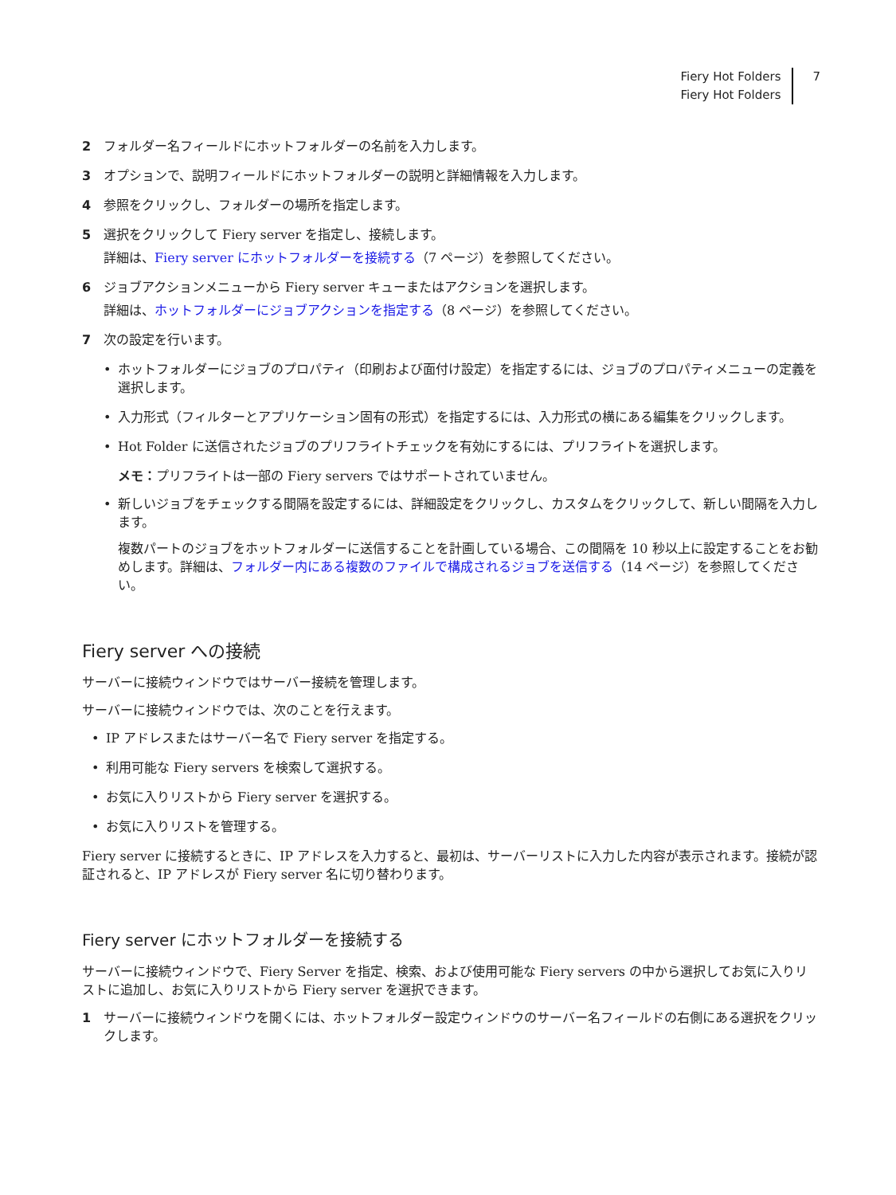Fiery Hot Folders
Fiery Hot Folders
7
2 フォルダー名フィールドにホットフォルダーの名前を入力します。
3 オプションで、説明フィールドにホットフォルダーの説明と詳細情報を入力します。
4 参照をクリックし、フォルダーの場所を指定します。
5 選択をクリックして Fiery server を指定し、接続します。
詳細は、Fiery server にホットフォルダーを接続する（7 ページ）を参照してください。
6 ジョブアクションメニューから Fiery server キューまたはアクションを選択します。
詳細は、ホットフォルダーにジョブアクションを指定する（8 ページ）を参照してください。
7 次の設定を行います。
• ホットフォルダーにジョブのプロパティ（印刷および面付け設定）を指定するには、ジョブのプロパティメニューの定義を選択します。
• 入力形式（フィルターとアプリケーション固有の形式）を指定するには、入力形式の横にある編集をクリックします。
• Hot Folder に送信されたジョブのプリフライトチェックを有効にするには、プリフライトを選択します。
メモ：プリフライトは一部の Fiery servers ではサポートされていません。
• 新しいジョブをチェックする間隔を設定するには、詳細設定をクリックし、カスタムをクリックして、新しい間隔を入力します。
複数パートのジョブをホットフォルダーに送信することを計画している場合、この間隔を 10 秒以上に設定することをお勧めします。詳細は、フォルダー内にある複数のファイルで構成されるジョブを送信する（14 ページ）を参照してください。
Fiery server への接続
サーバーに接続ウィンドウではサーバー接続を管理します。
サーバーに接続ウィンドウでは、次のことを行えます。
• IP アドレスまたはサーバー名で Fiery server を指定する。
• 利用可能な Fiery servers を検索して選択する。
• お気に入りリストから Fiery server を選択する。
• お気に入りリストを管理する。
Fiery server に接続するときに、IP アドレスを入力すると、最初は、サーバーリストに入力した内容が表示されます。接続が認証されると、IP アドレスが Fiery server 名に切り替わります。
Fiery server にホットフォルダーを接続する
サーバーに接続ウィンドウで、Fiery Server を指定、検索、および使用可能な Fiery servers の中から選択してお気に入りリストに追加し、お気に入りリストから Fiery server を選択できます。
1 サーバーに接続ウィンドウを開くには、ホットフォルダー設定ウィンドウのサーバー名フィールドの右側にある選択をクリックします。